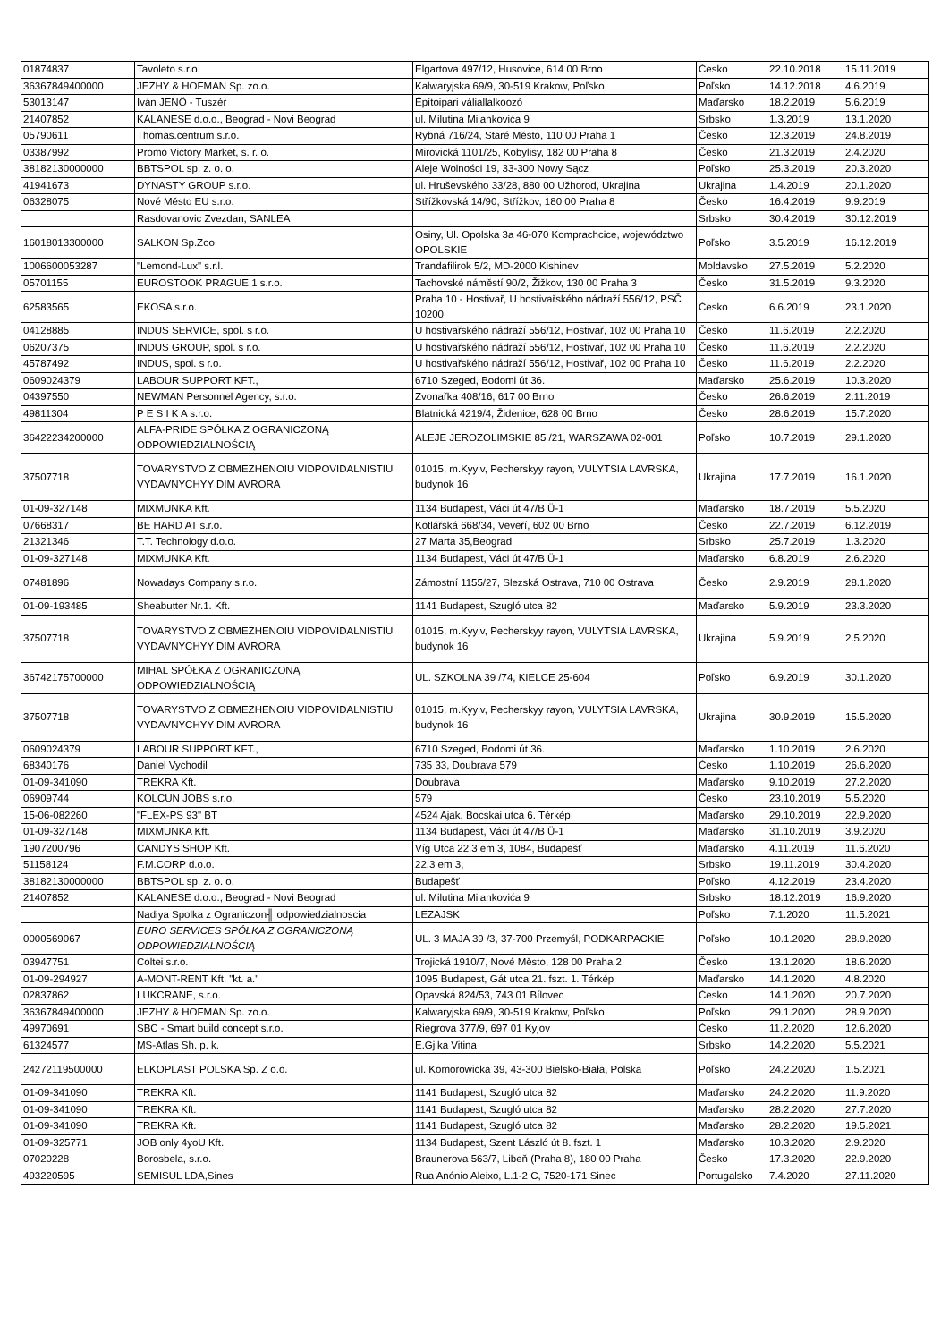| 01874837 | Tavoleto s.r.o. | Elgartova 497/12, Husovice, 614 00 Brno | Česko | 22.10.2018 | 15.11.2019 |
| 36367849400000 | JEZHY & HOFMAN Sp. zo.o. | Kalwaryjska 69/9, 30-519 Krakow, Poľsko | Poľsko | 14.12.2018 | 4.6.2019 |
| 53013147 | Iván JENÖ - Tuszér | Építoipari váliallalkoozó | Maďarsko | 18.2.2019 | 5.6.2019 |
| 21407852 | KALANESE d.o.o., Beograd - Novi Beograd | ul. Milutina Milankovića 9 | Srbsko | 1.3.2019 | 13.1.2020 |
| 05790611 | Thomas.centrum s.r.o. | Rybná 716/24, Staré Město, 110 00 Praha 1 | Česko | 12.3.2019 | 24.8.2019 |
| 03387992 | Promo Victory Market, s. r. o. | Mirovická 1101/25, Kobylisy, 182 00 Praha 8 | Česko | 21.3.2019 | 2.4.2020 |
| 38182130000000 | BBTSPOL sp. z. o. o. | Aleje Wolności 19, 33-300 Nowy Sącz | Poľsko | 25.3.2019 | 20.3.2020 |
| 41941673 | DYNASTY GROUP s.r.o. | ul. Hruševského 33/28, 880 00 Užhorod, Ukrajina | Ukrajina | 1.4.2019 | 20.1.2020 |
| 06328075 | Nové Město EU s.r.o. | Střížkovská 14/90, Střížkov, 180 00 Praha 8 | Česko | 16.4.2019 | 9.9.2019 |
| | Rasdovanovic Zvezdan, SANLEA | | Srbsko | 30.4.2019 | 30.12.2019 |
| 16018013300000 | SALKON Sp.Zoo | Osiny, Ul. Opolska 3a 46-070 Komprachcice, województwo OPOLSKIE | Poľsko | 3.5.2019 | 16.12.2019 |
| 1006600053287 | "Lemond-Lux" s.r.l. | Trandafilirok 5/2, MD-2000 Kishinev | Moldavsko | 27.5.2019 | 5.2.2020 |
| 05701155 | EUROSTOOK PRAGUE 1 s.r.o. | Tachovské náměstí 90/2, Žižkov, 130 00 Praha 3 | Česko | 31.5.2019 | 9.3.2020 |
| 62583565 | EKOSA s.r.o. | Praha 10 - Hostivař, U hostivařského nádraží 556/12, PSČ 10200 | Česko | 6.6.2019 | 23.1.2020 |
| 04128885 | INDUS SERVICE, spol. s r.o. | U hostivařského nádraží 556/12, Hostivař, 102 00 Praha 10 | Česko | 11.6.2019 | 2.2.2020 |
| 06207375 | INDUS GROUP, spol. s r.o. | U hostivařského nádraží 556/12, Hostivař, 102 00 Praha 10 | Česko | 11.6.2019 | 2.2.2020 |
| 45787492 | INDUS, spol. s r.o. | U hostivařského nádraží 556/12, Hostivař, 102 00 Praha 10 | Česko | 11.6.2019 | 2.2.2020 |
| 0609024379 | LABOUR SUPPORT KFT., | 6710 Szeged, Bodomi út 36. | Maďarsko | 25.6.2019 | 10.3.2020 |
| 04397550 | NEWMAN Personnel Agency, s.r.o. | Zvonařka 408/16, 617 00 Brno | Česko | 26.6.2019 | 2.11.2019 |
| 49811304 | P E S I K A s.r.o. | Blatnická 4219/4, Židenice, 628 00 Brno | Česko | 28.6.2019 | 15.7.2020 |
| 36422234200000 | ALFA-PRIDE SPÓŁKA Z OGRANICZONĄ ODPOWIEDZIALNOŚCIĄ | ALEJE JEROZOLIMSKIE 85 /21, WARSZAWA 02-001 | Poľsko | 10.7.2019 | 29.1.2020 |
| 37507718 | TOVARYSTVO Z OBMEZHENOIU VIDPOVIDALNISTIU VYDAVNYCHYY DIM AVRORA | 01015, m.Kyyiv, Pecherskyy rayon, VULYTSIA LAVRSKA, budynok 16 | Ukrajina | 17.7.2019 | 16.1.2020 |
| 01-09-327148 | MIXMUNKA Kft. | 1134 Budapest, Váci út 47/B Ü-1 | Maďarsko | 18.7.2019 | 5.5.2020 |
| 07668317 | BE HARD AT s.r.o. | Kotlářská 668/34, Veveří, 602 00 Brno | Česko | 22.7.2019 | 6.12.2019 |
| 21321346 | T.T. Technology d.o.o. | 27 Marta 35,Beograd | Srbsko | 25.7.2019 | 1.3.2020 |
| 01-09-327148 | MIXMUNKA Kft. | 1134 Budapest, Váci út 47/B Ü-1 | Maďarsko | 6.8.2019 | 2.6.2020 |
| 07481896 | Nowadays Company s.r.o. | Zámostní 1155/27, Slezská Ostrava, 710 00 Ostrava | Česko | 2.9.2019 | 28.1.2020 |
| 01-09-193485 | Sheabutter Nr.1. Kft. | 1141 Budapest, Szugló utca 82 | Maďarsko | 5.9.2019 | 23.3.2020 |
| 37507718 | TOVARYSTVO Z OBMEZHENOIU VIDPOVIDALNISTIU VYDAVNYCHYY DIM AVRORA | 01015, m.Kyyiv, Pecherskyy rayon, VULYTSIA LAVRSKA, budynok 16 | Ukrajina | 5.9.2019 | 2.5.2020 |
| 36742175700000 | MIHAL SPÓŁKA Z OGRANICZONĄ ODPOWIEDZIALNOŚCIĄ | UL. SZKOLNA 39 /74, KIELCE 25-604 | Poľsko | 6.9.2019 | 30.1.2020 |
| 37507718 | TOVARYSTVO Z OBMEZHENOIU VIDPOVIDALNISTIU VYDAVNYCHYY DIM AVRORA | 01015, m.Kyyiv, Pecherskyy rayon, VULYTSIA LAVRSKA, budynok 16 | Ukrajina | 30.9.2019 | 15.5.2020 |
| 0609024379 | LABOUR SUPPORT KFT., | 6710 Szeged, Bodomi út 36. | Maďarsko | 1.10.2019 | 2.6.2020 |
| 68340176 | Daniel Vychodil | 735 33, Doubrava 579 | Česko | 1.10.2019 | 26.6.2020 |
| 01-09-341090 | TREKRA Kft. | Doubrava | Maďarsko | 9.10.2019 | 27.2.2020 |
| 06909744 | KOLCUN JOBS s.r.o. | 579 | Česko | 23.10.2019 | 5.5.2020 |
| 15-06-082260 | "FLEX-PS 93" BT | 4524 Ajak, Bocskai utca 6. Térkép | Maďarsko | 29.10.2019 | 22.9.2020 |
| 01-09-327148 | MIXMUNKA Kft. | 1134 Budapest, Váci út 47/B Ü-1 | Maďarsko | 31.10.2019 | 3.9.2020 |
| 1907200796 | CANDYS SHOP Kft. | Víg Utca 22.3 em 3, 1084, Budapešť | Maďarsko | 4.11.2019 | 11.6.2020 |
| 51158124 | F.M.CORP d.o.o. | 22.3 em 3, | Srbsko | 19.11.2019 | 30.4.2020 |
| 38182130000000 | BBTSPOL sp. z. o. o. | Budapešť | Poľsko | 4.12.2019 | 23.4.2020 |
| 21407852 | KALANESE d.o.o., Beograd - Novi Beograd | ul. Milutina Milankovića 9 | Srbsko | 18.12.2019 | 16.9.2020 |
| | Nadiya Spolka z Ograniczon╢ odpowiedzialnoscia | LEZAJSK | Poľsko | 7.1.2020 | 11.5.2021 |
| 0000569067 | EURO SERVICES SPÓŁKA Z OGRANICZONĄ ODPOWIEDZIALNOŚCIĄ | UL. 3 MAJA 39 /3, 37-700 Przemyśl, PODKARPACKIE | Poľsko | 10.1.2020 | 28.9.2020 |
| 03947751 | Coltei s.r.o. | Trojická 1910/7, Nové Město, 128 00 Praha 2 | Česko | 13.1.2020 | 18.6.2020 |
| 01-09-294927 | A-MONT-RENT Kft. "kt. a." | 1095 Budapest, Gát utca 21. fszt. 1. Térkép | Maďarsko | 14.1.2020 | 4.8.2020 |
| 02837862 | LUKCRANE, s.r.o. | Opavská 824/53, 743 01 Bílovec | Česko | 14.1.2020 | 20.7.2020 |
| 36367849400000 | JEZHY & HOFMAN Sp. zo.o. | Kalwaryjska 69/9, 30-519 Krakow, Poľsko | Poľsko | 29.1.2020 | 28.9.2020 |
| 49970691 | SBC - Smart build concept s.r.o. | Riegrova 377/9, 697 01 Kyjov | Česko | 11.2.2020 | 12.6.2020 |
| 61324577 | MS-Atlas Sh. p. k. | E.Gjika Vitina | Srbsko | 14.2.2020 | 5.5.2021 |
| 24272119500000 | ELKOPLAST POLSKA Sp. Z o.o. | ul. Komorowicka 39, 43-300 Bielsko-Biała, Polska | Poľsko | 24.2.2020 | 1.5.2021 |
| 01-09-341090 | TREKRA Kft. | 1141 Budapest, Szugló utca 82 | Maďarsko | 24.2.2020 | 11.9.2020 |
| 01-09-341090 | TREKRA Kft. | 1141 Budapest, Szugló utca 82 | Maďarsko | 28.2.2020 | 27.7.2020 |
| 01-09-341090 | TREKRA Kft. | 1141 Budapest, Szugló utca 82 | Maďarsko | 28.2.2020 | 19.5.2021 |
| 01-09-325771 | JOB only 4yoU Kft. | 1134 Budapest, Szent László út 8. fszt. 1 | Maďarsko | 10.3.2020 | 2.9.2020 |
| 07020228 | Borosbela, s.r.o. | Braunerova 563/7, Libeň (Praha 8), 180 00 Praha | Česko | 17.3.2020 | 22.9.2020 |
| 493220595 | SEMISUL LDA,Sines | Rua Anónio Aleixo, L.1-2 C, 7520-171 Sinec | Portugalsko | 7.4.2020 | 27.11.2020 |